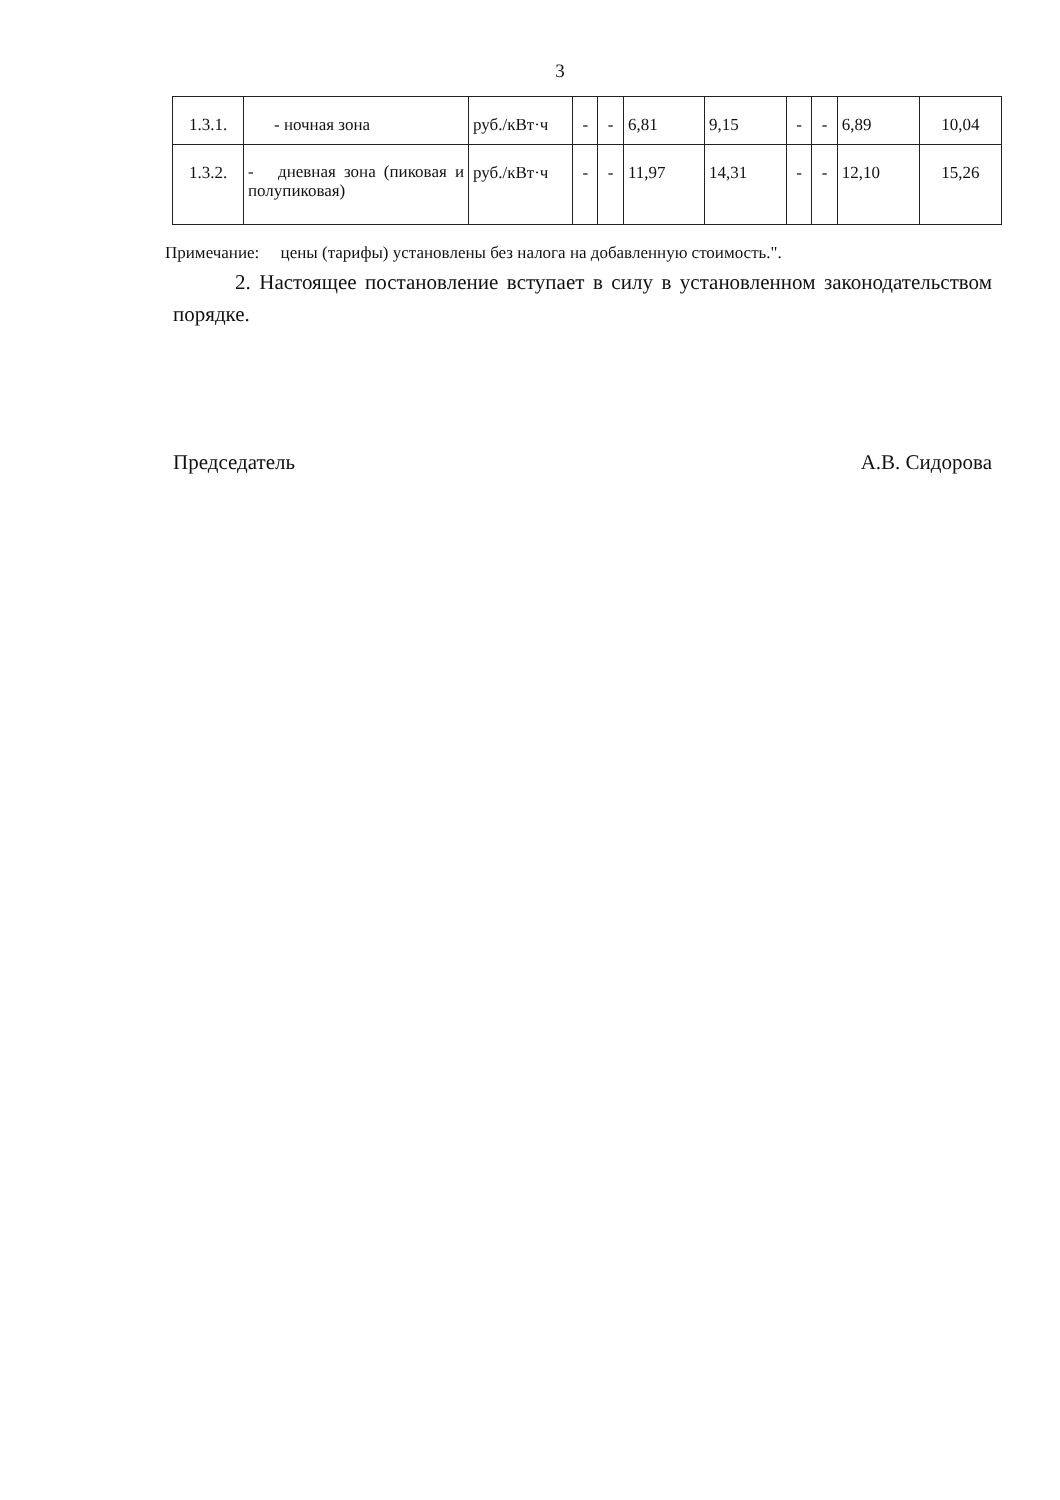3
| 1.3.1. | - ночная зона | руб./кВт·ч | - | - | 6,81 | 9,15 | - | - | 6,89 | 10,04 |
| 1.3.2. | - дневная зона (пиковая и полупиковая) | руб./кВт·ч | - | - | 11,97 | 14,31 | - | - | 12,10 | 15,26 |
Примечание: цены (тарифы) установлены без налога на добавленную стоимость.".
2. Настоящее постановление вступает в силу в установленном законодательством порядке.
Председатель А.В. Сидорова